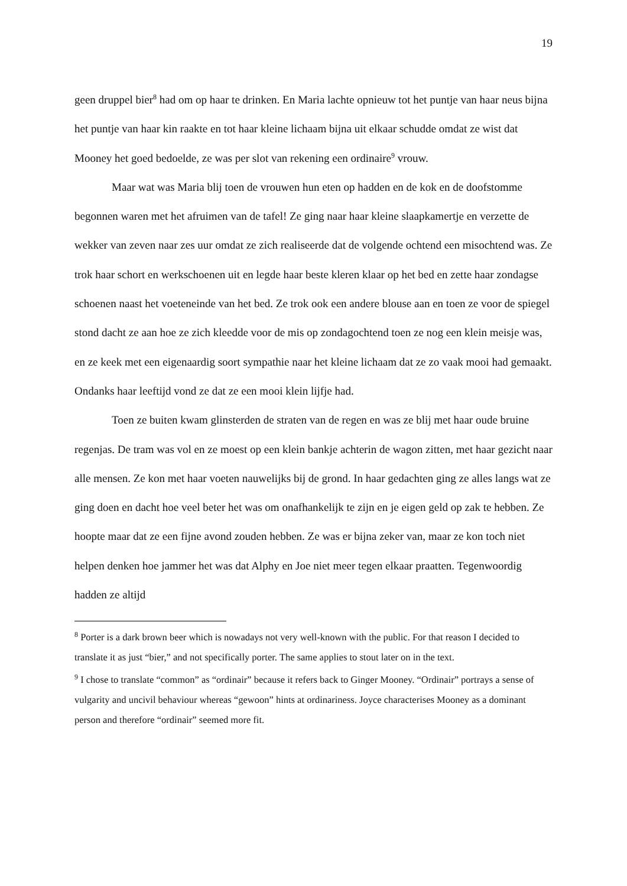19
geen druppel bier<sup>8</sup> had om op haar te drinken. En Maria lachte opnieuw tot het puntje van haar neus bijna het puntje van haar kin raakte en tot haar kleine lichaam bijna uit elkaar schudde omdat ze wist dat Mooney het goed bedoelde, ze was per slot van rekening een ordinaire<sup>9</sup> vrouw.
Maar wat was Maria blij toen de vrouwen hun eten op hadden en de kok en de doofstomme begonnen waren met het afruimen van de tafel! Ze ging naar haar kleine slaapkamertje en verzette de wekker van zeven naar zes uur omdat ze zich realiseerde dat de volgende ochtend een misochtend was. Ze trok haar schort en werkschoenen uit en legde haar beste kleren klaar op het bed en zette haar zondagse schoenen naast het voeteneinde van het bed. Ze trok ook een andere blouse aan en toen ze voor de spiegel stond dacht ze aan hoe ze zich kleedde voor de mis op zondagochtend toen ze nog een klein meisje was, en ze keek met een eigenaardig soort sympathie naar het kleine lichaam dat ze zo vaak mooi had gemaakt. Ondanks haar leeftijd vond ze dat ze een mooi klein lijfje had.
Toen ze buiten kwam glinsterden de straten van de regen en was ze blij met haar oude bruine regenjas. De tram was vol en ze moest op een klein bankje achterin de wagon zitten, met haar gezicht naar alle mensen. Ze kon met haar voeten nauwelijks bij de grond. In haar gedachten ging ze alles langs wat ze ging doen en dacht hoe veel beter het was om onafhankelijk te zijn en je eigen geld op zak te hebben. Ze hoopte maar dat ze een fijne avond zouden hebben. Ze was er bijna zeker van, maar ze kon toch niet helpen denken hoe jammer het was dat Alphy en Joe niet meer tegen elkaar praatten. Tegenwoordig hadden ze altijd
<sup>8</sup> Porter is a dark brown beer which is nowadays not very well-known with the public. For that reason I decided to translate it as just “bier,” and not specifically porter. The same applies to stout later on in the text.
<sup>9</sup> I chose to translate “common” as “ordinair” because it refers back to Ginger Mooney. “Ordinair” portrays a sense of vulgarity and uncivil behaviour whereas “gewoon” hints at ordinariness. Joyce characterises Mooney as a dominant person and therefore “ordinair” seemed more fit.